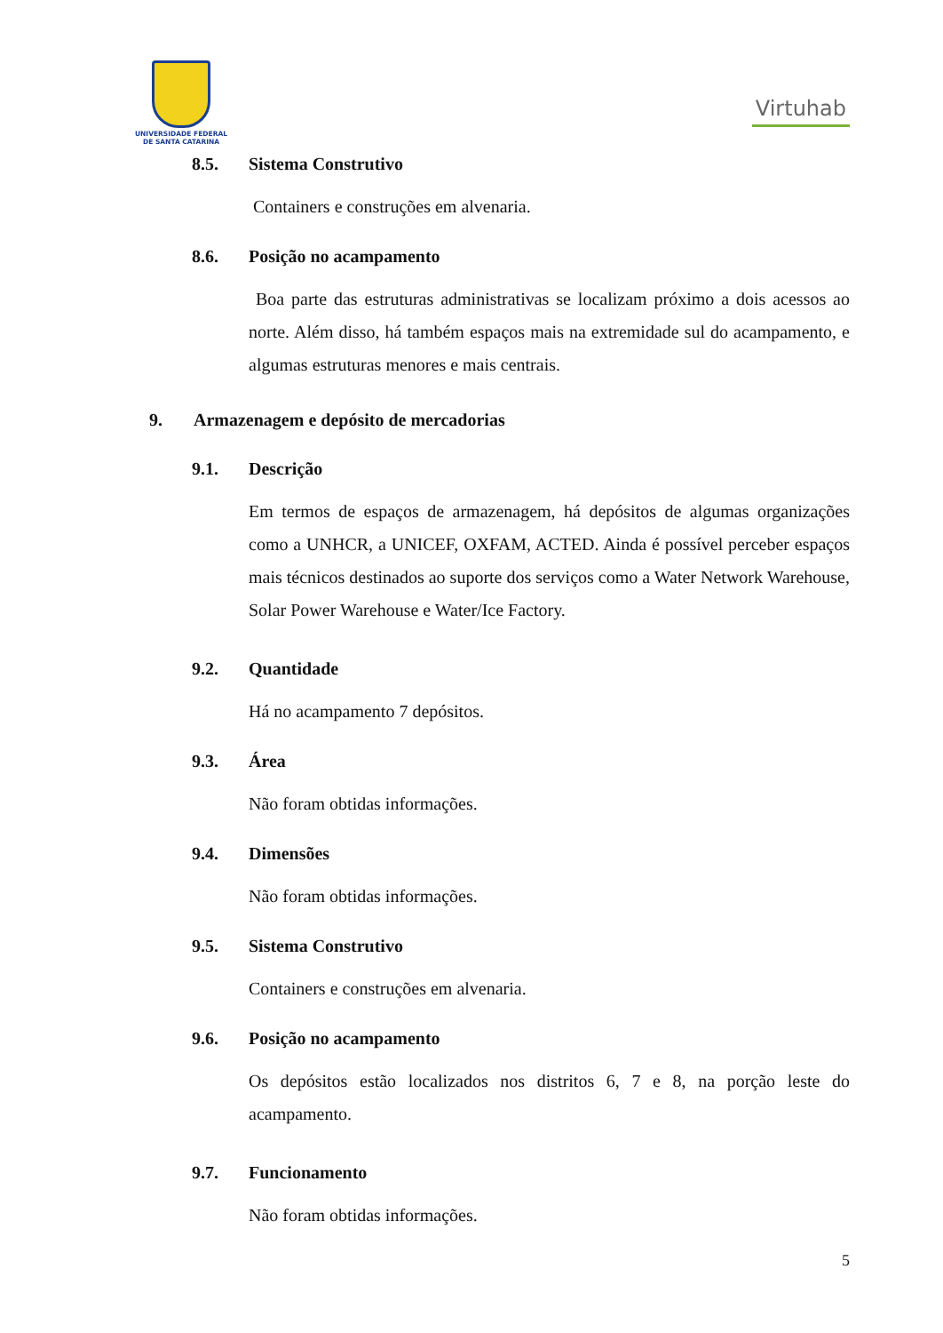UNIVERSIDADE FEDERAL
DE SANTA CATARINA
Virtuhab
8.5. Sistema Construtivo
Containers e construções em alvenaria.
8.6. Posição no acampamento
Boa parte das estruturas administrativas se localizam próximo a dois acessos ao norte. Além disso, há também espaços mais na extremidade sul do acampamento, e algumas estruturas menores e mais centrais.
9. Armazenagem e depósito de mercadorias
9.1. Descrição
Em termos de espaços de armazenagem, há depósitos de algumas organizações como a UNHCR, a UNICEF, OXFAM, ACTED. Ainda é possível perceber espaços mais técnicos destinados ao suporte dos serviços como a Water Network Warehouse, Solar Power Warehouse e Water/Ice Factory.
9.2. Quantidade
Há no acampamento 7 depósitos.
9.3. Área
Não foram obtidas informações.
9.4. Dimensões
Não foram obtidas informações.
9.5. Sistema Construtivo
Containers e construções em alvenaria.
9.6. Posição no acampamento
Os depósitos estão localizados nos distritos 6, 7 e 8, na porção leste do acampamento.
9.7. Funcionamento
Não foram obtidas informações.
5